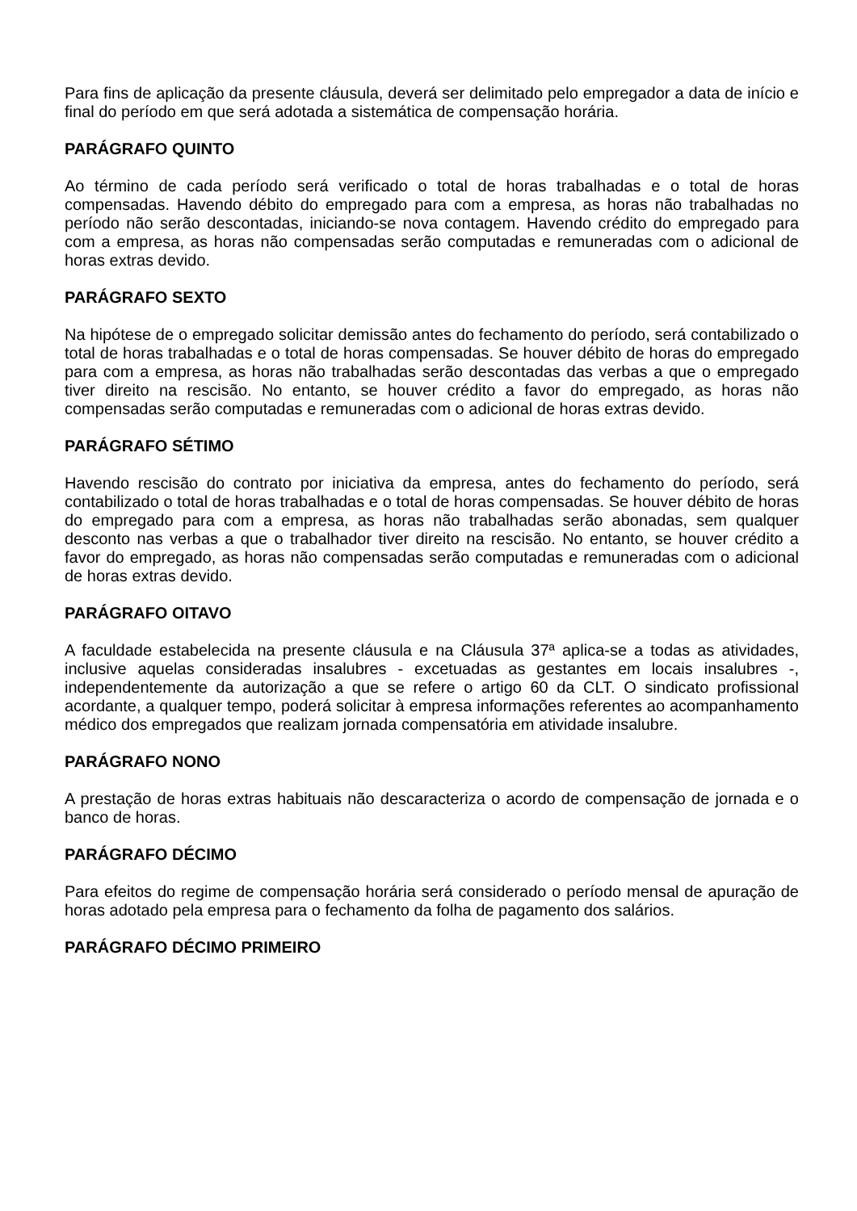Para fins de aplicação da presente cláusula, deverá ser delimitado pelo empregador a data de início e final do período em que será adotada a sistemática de compensação horária.
PARÁGRAFO QUINTO
Ao término de cada período será verificado o total de horas trabalhadas e o total de horas compensadas. Havendo débito do empregado para com a empresa, as horas não trabalhadas no período não serão descontadas, iniciando-se nova contagem. Havendo crédito do empregado para com a empresa, as horas não compensadas serão computadas e remuneradas com o adicional de horas extras devido.
PARÁGRAFO SEXTO
Na hipótese de o empregado solicitar demissão antes do fechamento do período, será contabilizado o total de horas trabalhadas e o total de horas compensadas. Se houver débito de horas do empregado para com a empresa, as horas não trabalhadas serão descontadas das verbas a que o empregado tiver direito na rescisão. No entanto, se houver crédito a favor do empregado, as horas não compensadas serão computadas e remuneradas com o adicional de horas extras devido.
PARÁGRAFO SÉTIMO
Havendo rescisão do contrato por iniciativa da empresa, antes do fechamento do período, será contabilizado o total de horas trabalhadas e o total de horas compensadas. Se houver débito de horas do empregado para com a empresa, as horas não trabalhadas serão abonadas, sem qualquer desconto nas verbas a que o trabalhador tiver direito na rescisão. No entanto, se houver crédito a favor do empregado, as horas não compensadas serão computadas e remuneradas com o adicional de horas extras devido.
PARÁGRAFO OITAVO
A faculdade estabelecida na presente cláusula e na Cláusula 37ª aplica-se a todas as atividades, inclusive aquelas consideradas insalubres - excetuadas as gestantes em locais insalubres -, independentemente da autorização a que se refere o artigo 60 da CLT. O sindicato profissional acordante, a qualquer tempo, poderá solicitar à empresa informações referentes ao acompanhamento médico dos empregados que realizam jornada compensatória em atividade insalubre.
PARÁGRAFO NONO
A prestação de horas extras habituais não descaracteriza o acordo de compensação de jornada e o banco de horas.
PARÁGRAFO DÉCIMO
Para efeitos do regime de compensação horária será considerado o período mensal de apuração de horas adotado pela empresa para o fechamento da folha de pagamento dos salários.
PARÁGRAFO DÉCIMO PRIMEIRO